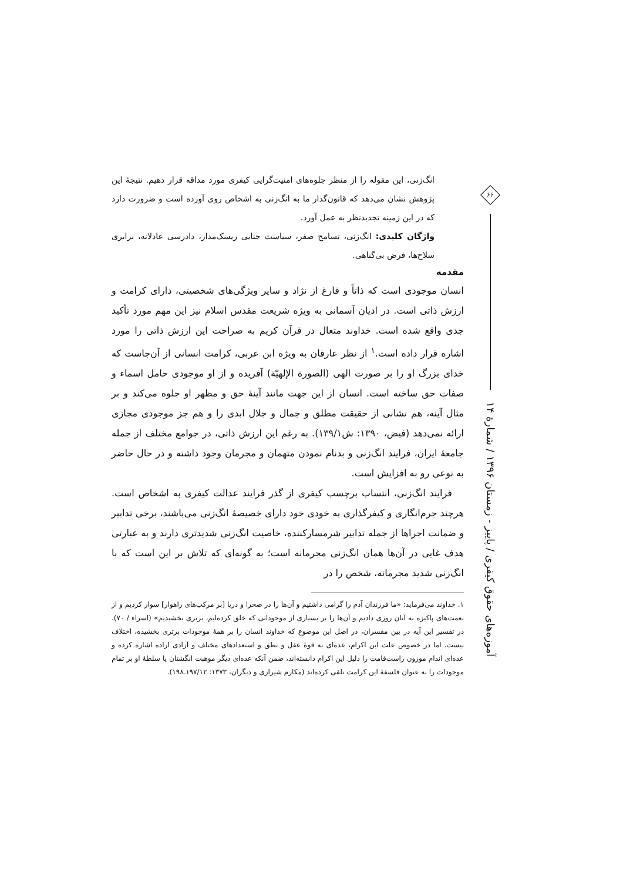۶۶
آموزه‌های حقوق کیفری / پاییز - زمستان ۱۳۹۶ / شمارهٔ ۱۴
انگ‌زنی، این مقوله را از منظر جلوه‌های امنیت‌گرایی کیفری مورد مداقه قرار دهیم. نتیجهٔ این پژوهش نشان می‌دهد که قانون‌گذار ما به انگ‌زنی به اشخاص روی آورده است و ضرورت دارد که در این زمینه تجدیدنظر به عمل آورد.
واژگان کلیدی: انگ‌زنی، تسامح صفر، سیاست جنایی ریسک‌مدار، دادرسی عادلانه، برابری سلاح‌ها، فرض بی‌گناهی.
مقدمه
انسان موجودی است که ذاتاً و فارغ از نژاد و سایر ویژگی‌های شخصیتی، دارای کرامت و ارزش ذاتی است. در ادیان آسمانی به ویژه شریعت مقدس اسلام نیز این مهم مورد تأکید جدی واقع شده است. خداوند متعال در قرآن کریم به صراحت این ارزش ذاتی را مورد اشاره قرار داده است.<sup>۱</sup> از نظر عارفان به ویژه ابن عربی، کرامت انسانی از آن‌جاست که خدای بزرگ او را بر صورت الهی (الصورة الإلهیّة) آفریده و از او موجودی حامل اسماء و صفات حق ساخته است. انسان از این جهت مانند آینهٔ حق و مظهر او جلوه می‌کند و بر مثال آینه، هم نشانی از حقیقت مطلق و جمال و جلال ابدی را و هم جز موجودی مجازی ارائه نمی‌دهد (فیض، ۱۳۹۰: ش۱۳۹/۱). به رغم این ارزش ذاتی، در جوامع مختلف از جمله جامعهٔ ایران، فرایند انگ‌زنی و بدنام نمودن متهمان و مجرمان وجود داشته و در حال حاضر به نوعی رو به افزایش است.
فرایند انگ‌زنی، انتساب برچسب کیفری از گذر فرایند عدالت کیفری به اشخاص است. هرچند جرم‌انگاری و کیفرگذاری به خودی خود دارای خصیصهٔ انگ‌زنی می‌باشند، برخی تدابیر و ضمانت اجراها از جمله تدابیر شرمسارکننده، خاصیت انگ‌زنی شدیدتری دارند و به عبارتی هدف غایی در آن‌ها همان انگ‌زنی مجرمانه است؛ به گونه‌ای که تلاش بر این است که با انگ‌زنی شدید مجرمانه، شخص را در
۱. خداوند می‌فرماید: «ما فرزندان آدم را گرامی داشتیم و آن‌ها را در صحرا و دریا [بر مرکب‌های راهوار] سوار کردیم و از نعمت‌های پاکیزه به آنان روزی دادیم و آن‌ها را بر بسیاری از موجوداتی که خلق کرده‌ایم، برتری بخشیدیم» (اسراء / ۷۰). در تفسیر این آیه در بین مفسران، در اصل این موضوع که خداوند انسان را بر همهٔ موجودات برتری بخشیده، اختلاف نیست. اما در خصوص علت این اکرام، عده‌ای به قوهٔ عقل و نطق و استعدادهای مختلف و آزادی اراده اشاره کرده و عده‌ای اندام موزون راست‌قامت را دلیل این اکرام دانسته‌اند، ضمن آنکه عده‌ای دیگر موهبت انگشتان یا سلطهٔ او بر تمام موجودات را به عنوان فلسفهٔ این کرامت تلقی کرده‌اند (مکارم شیرازی و دیگران، ۱۳۷۳: ۱۹۷/۱۲ـ۱۹۸).